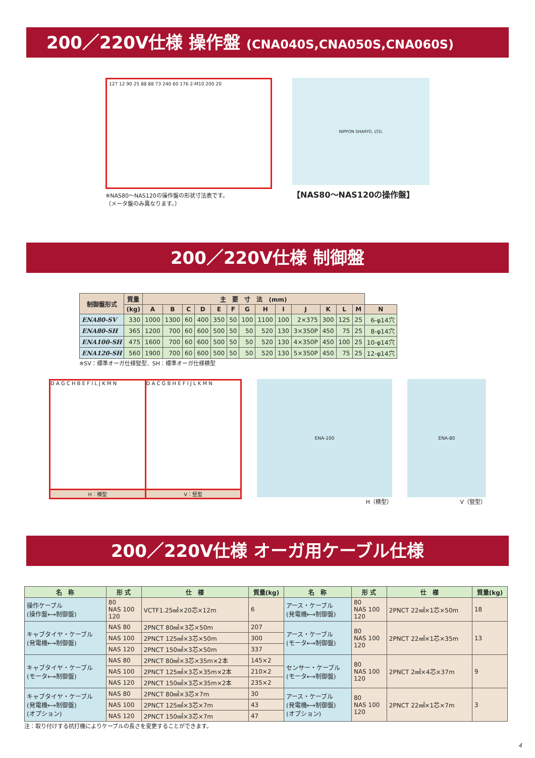200／220V仕様 操作盤 (CNA040S,CNA050S,CNA060S)
127 12 90 25 88 88 73 240 60 176 2-M10 200 20
※NAS80～NAS120の操作盤の形状寸法表です。
（メータ盤のみ異なります。）
NIPPON SHARYO, LTD.
【NAS80～NAS120の操作盤】
200／220V仕様 制御盤
| 制御盤形式 | 質量 | 主 要 寸 法 (mm) | | | | | | | | | | | | | |
| --- | --- | --- | --- | --- | --- | --- | --- | --- | --- | --- | --- | --- | --- | --- | --- |
| | (kg) | A | B | C | D | E | F | G | H | I | J | K | L | M | N |
| ENA80-SV | 330 | 1000 | 1300 | 60 | 400 | 350 | 50 | 100 | 1100 | 100 | 2×375 | 300 | 125 | 25 | 6-φ14穴 |
| ENA80-SH | 365 | 1200 | 700 | 60 | 600 | 500 | 50 | 50 | 520 | 130 | 3×350P | 450 | 75 | 25 | 8-φ14穴 |
| ENA100-SH | 475 | 1600 | 700 | 60 | 600 | 500 | 50 | 50 | 520 | 130 | 4×350P | 450 | 100 | 25 | 10-φ14穴 |
| ENA120-SH | 560 | 1900 | 700 | 60 | 600 | 500 | 50 | 50 | 520 | 130 | 5×350P | 450 | 75 | 25 | 12-φ14穴 |
※SV：標準オーガ仕様竪型、SH：標準オーガ仕様横型
D A G C H B E F I L J K M N
H：横型
D A C G B H E F I J L K M N
V：竪型
ENA-100
H（横型）
ENA-80
V（竪型）
200／220V仕様 オーガ用ケーブル仕様
| 名 称 | 形 式 | 仕 様 | 質量(kg) | 名 称 | 形 式 | 仕 様 | 質量(kg) |
| --- | --- | --- | --- | --- | --- | --- | --- |
| 操作ケーブル (操作盤⟷制御盤) | 80 NAS 100 120 | VCTF1.25㎟×20芯×12m | 6 | アース・ケーブル (発電機⟷制御盤) | 80 NAS 100 120 | 2PNCT 22㎟×1芯×50m | 18 |
| キャブタイヤ・ケーブル (発電機⟷制御盤) | NAS 80 | 2PNCT 80㎟×3芯×50m | 207 | アース・ケーブル (モータ⟷制御盤) | 80 NAS 100 120 | 2PNCT 22㎟×1芯×35m | 13 |
| | NAS 100 | 2PNCT 125㎟×3芯×50m | 300 | | | | |
| | NAS 120 | 2PNCT 150㎟×3芯×50m | 337 | | | | |
| キャブタイヤ・ケーブル (モータ⟷制御盤) | NAS 80 | 2PNCT 80㎟×3芯×35m×2本 | 145×2 | センサー・ケーブル (モータ⟷制御盤) | 80 NAS 100 120 | 2PNCT 2㎟×4芯×37m | 9 |
| | NAS 100 | 2PNCT 125㎟×3芯×35m×2本 | 210×2 | | | | |
| | NAS 120 | 2PNCT 150㎟×3芯×35m×2本 | 235×2 | | | | |
| キャブタイヤ・ケーブル (発電機⟷制御盤) (オプション) | NAS 80 | 2PNCT 80㎟×3芯×7m | 30 | アース・ケーブル (発電機⟷制御盤) (オプション) | 80 NAS 100 120 | 2PNCT 22㎟×1芯×7m | 3 |
| | NAS 100 | 2PNCT 125㎟×3芯×7m | 43 | | | | |
| | NAS 120 | 2PNCT 150㎟×3芯×7m | 47 | | | | |
注：取り付けする杭打機によりケーブルの長さを変更することができます。
4